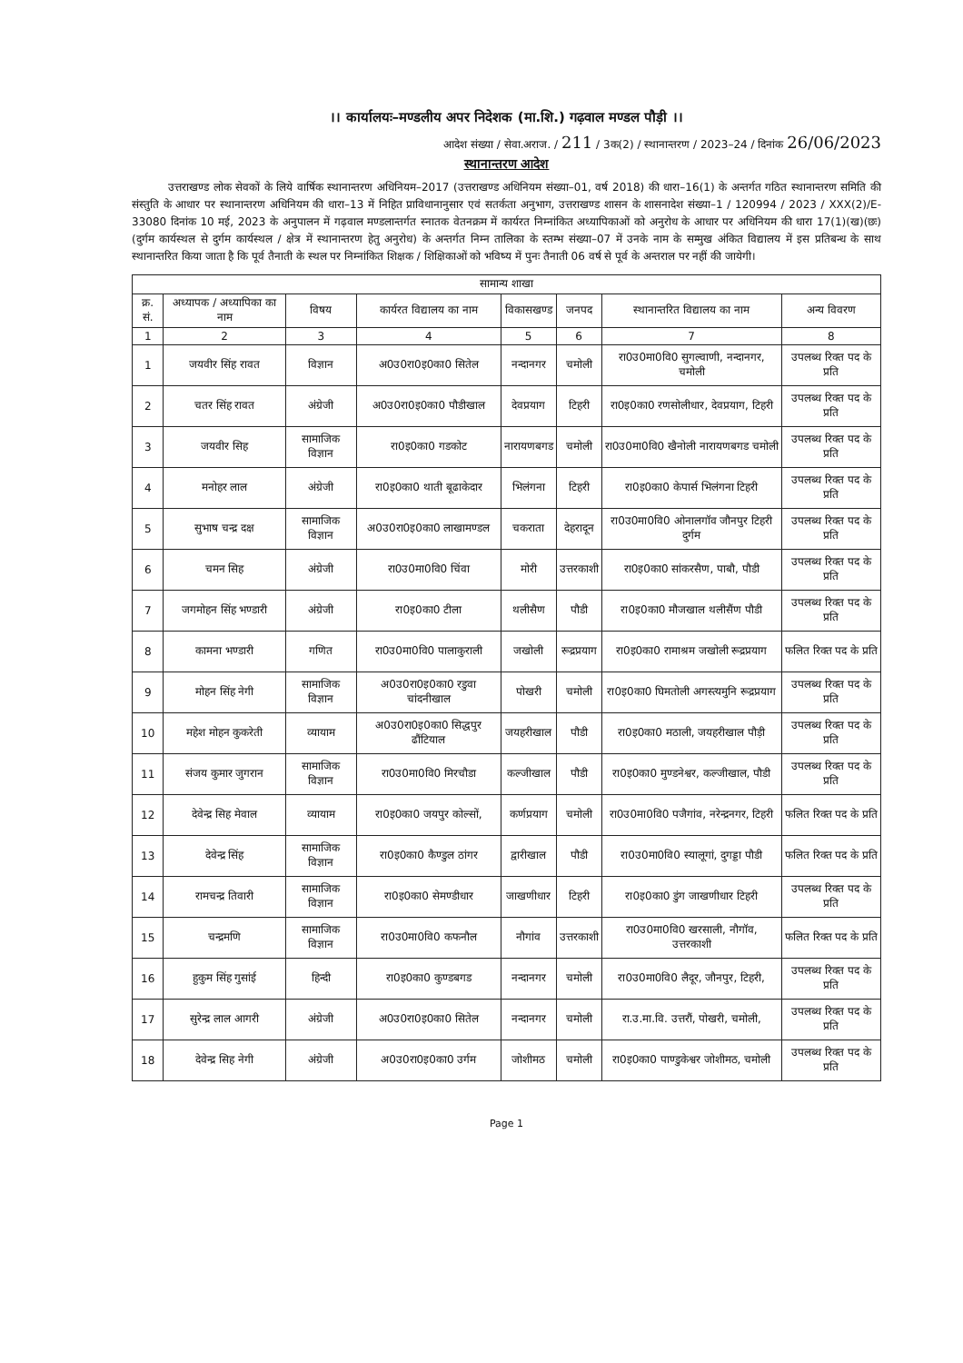।। कार्यालयः–मण्डलीय अपर निदेशक (मा.शि.) गढ़वाल मण्डल पौड़ी ।।
आदेश संख्या / सेवा.अराज. / 211 / 3क(2) / स्थानान्तरण / 2023–24 / दिनांक 26/06/2023
स्थानान्तरण आदेश
उत्तराखण्ड लोक सेवकों के लिये वार्षिक स्थानान्तरण अधिनियम–2017 (उत्तराखण्ड अधिनियम संख्या–01, वर्ष 2018) की धारा–16(1) के अन्तर्गत गठित स्थानान्तरण समिति की संस्तुति के आधार पर स्थानान्तरण अधिनियम की धारा–13 में निहित प्राविधानानुसार एवं सतर्कता अनुभाग, उत्तराखण्ड शासन के शासनादेश संख्या–1 / 120994 / 2023 / XXX(2)/E-33080 दिनांक 10 मई, 2023 के अनुपालन में गढ़वाल मण्डलान्तर्गत स्नातक वेतनक्रम में कार्यरत निम्नांकित अध्यापिकाओं को अनुरोध के आधार पर अधिनियम की धारा 17(1)(ख)(छः) (दुर्गम कार्यस्थल से दुर्गम कार्यस्थल / क्षेत्र में स्थानान्तरण हेतु अनुरोध) के अन्तर्गत निम्न तालिका के स्तम्भ संख्या–07 में उनके नाम के सम्मुख अंकित विद्यालय में इस प्रतिबन्ध के साथ स्थानान्तरित किया जाता है कि पूर्व तैनाती के स्थल पर निम्नांकित शिक्षक / शिक्षिकाओं को भविष्य में पुनः तैनाती 06 वर्ष से पूर्व के अन्तराल पर नहीं की जायेगी।
| सामान्य शाखा | | | | | | | |
| --- | --- | --- | --- | --- | --- | --- | --- |
| क्र. सं. | अध्यापक / अध्यापिका का नाम | विषय | कार्यरत विद्यालय का नाम | विकासखण्ड | जनपद | स्थानान्तरित विद्यालय का नाम | अन्य विवरण |
| 1 | 2 | 3 | 4 | 5 | 6 | 7 | 8 |
| 1 | जयवीर सिंह रावत | विज्ञान | अ0उ0रा0इ0का0 सितेल | नन्दानगर | चमोली | रा0उ0मा0वि0 सुगल्वाणी, नन्दानगर, चमोली | उपलब्ध रिक्त पद के प्रति |
| 2 | चतर सिंह रावत | अंग्रेजी | अ0उ0रा0इ0का0 पौडीखाल | देवप्रयाग | टिहरी | रा0इ0का0 रणसोलीधार, देवप्रयाग, टिहरी | उपलब्ध रिक्त पद के प्रति |
| 3 | जयवीर सिह | सामाजिक विज्ञान | रा0इ0का0 गडकोट | नारायणबगड | चमोली | रा0उ0मा0वि0 खैनोली नारायणबगड चमोली | उपलब्ध रिक्त पद के प्रति |
| 4 | मनोहर लाल | अंग्रेजी | रा0इ0का0 थाती बूढाकेदार | भिलंगना | टिहरी | रा0इ0का0 केपार्स भिलंगना टिहरी | उपलब्ध रिक्त पद के प्रति |
| 5 | सुभाष चन्द्र दक्ष | सामाजिक विज्ञान | अ0उ0रा0इ0का0 लाखामण्डल | चकराता | देहरादून | रा0उ0मा0वि0 ओनालगॉव जौनपुर टिहरी दुर्गम | उपलब्ध रिक्त पद के प्रति |
| 6 | चमन सिह | अंग्रेजी | रा0उ0मा0वि0 चिंवा | मोरी | उत्तरकाशी | रा0इ0का0 सांकरसैण, पाबौ, पौडी | उपलब्ध रिक्त पद के प्रति |
| 7 | जगमोहन सिंह भण्डारी | अंग्रेजी | रा0इ0का0 टीला | थलीसैण | पौडी | रा0इ0का0 मौजखाल थलीसैंण पौडी | उपलब्ध रिक्त पद के प्रति |
| 8 | कामना भण्डारी | गणित | रा0उ0मा0वि0 पालाकुराली | जखोली | रूद्रप्रयाग | रा0इ0का0 रामाश्रम जखोली रूद्रप्रयाग | फलित रिक्त पद के प्रति |
| 9 | मोहन सिंह नेगी | सामाजिक विज्ञान | अ0उ0रा0इ0का0 रडुवा चांदनीखाल | पोखरी | चमोली | रा0इ0का0 घिमतोली अगस्त्यमुनि रूद्रप्रयाग | उपलब्ध रिक्त पद के प्रति |
| 10 | महेश मोहन कुकरेती | व्यायाम | अ0उ0रा0इ0का0 सिद्धपुर ढौंटियाल | जयहरीखाल | पौडी | रा0इ0का0 मठाली, जयहरीखाल पौड़ी | उपलब्ध रिक्त पद के प्रति |
| 11 | संजय कुमार जुगरान | सामाजिक विज्ञान | रा0उ0मा0वि0 मिरचौडा | कल्जीखाल | पौडी | रा0इ0का0 मुण्डनेश्वर, कल्जीखाल, पौडी | उपलब्ध रिक्त पद के प्रति |
| 12 | देवेन्द्र सिह मेवाल | व्यायाम | रा0इ0का0 जयपुर कोल्सों, | कर्णप्रयाग | चमोली | रा0उ0मा0वि0 पजैगांव, नरेन्द्रनगर, टिहरी | फलित रिक्त पद के प्रति |
| 13 | देवेन्द्र सिंह | सामाजिक विज्ञान | रा0इ0का0 कैण्डुल ठांगर | द्वारीखाल | पौडी | रा0उ0मा0वि0 स्यालूगां, दुगड्डा पौडी | फलित रिक्त पद के प्रति |
| 14 | रामचन्द्र तिवारी | सामाजिक विज्ञान | रा0इ0का0 सेमण्डीधार | जाखणीधार | टिहरी | रा0इ0का0 डुंग जाखणीधार टिहरी | उपलब्ध रिक्त पद के प्रति |
| 15 | चन्द्रमणि | सामाजिक विज्ञान | रा0उ0मा0वि0 कफनौल | नौगांव | उत्तरकाशी | रा0उ0मा0वि0 खरसाली, नौगॉव, उत्तरकाशी | फलित रिक्त पद के प्रति |
| 16 | हुकुम सिंह गुसांई | हिन्दी | रा0इ0का0 कुण्डबगड | नन्दानगर | चमोली | रा0उ0मा0वि0 लैदूर, जौनपुर, टिहरी, | उपलब्ध रिक्त पद के प्रति |
| 17 | सुरेन्द्र लाल आगरी | अंग्रेजी | अ0उ0रा0इ0का0 सितेल | नन्दानगर | चमोली | रा.उ.मा.वि. उत्तरौं, पोखरी, चमोली, | उपलब्ध रिक्त पद के प्रति |
| 18 | देवेन्द्र सिह नेगी | अंग्रेजी | अ0उ0रा0इ0का0 उर्गम | जोशीमठ | चमोली | रा0इ0का0 पाण्डुकेश्वर जोशीमठ, चमोली | उपलब्ध रिक्त पद के प्रति |
Page 1